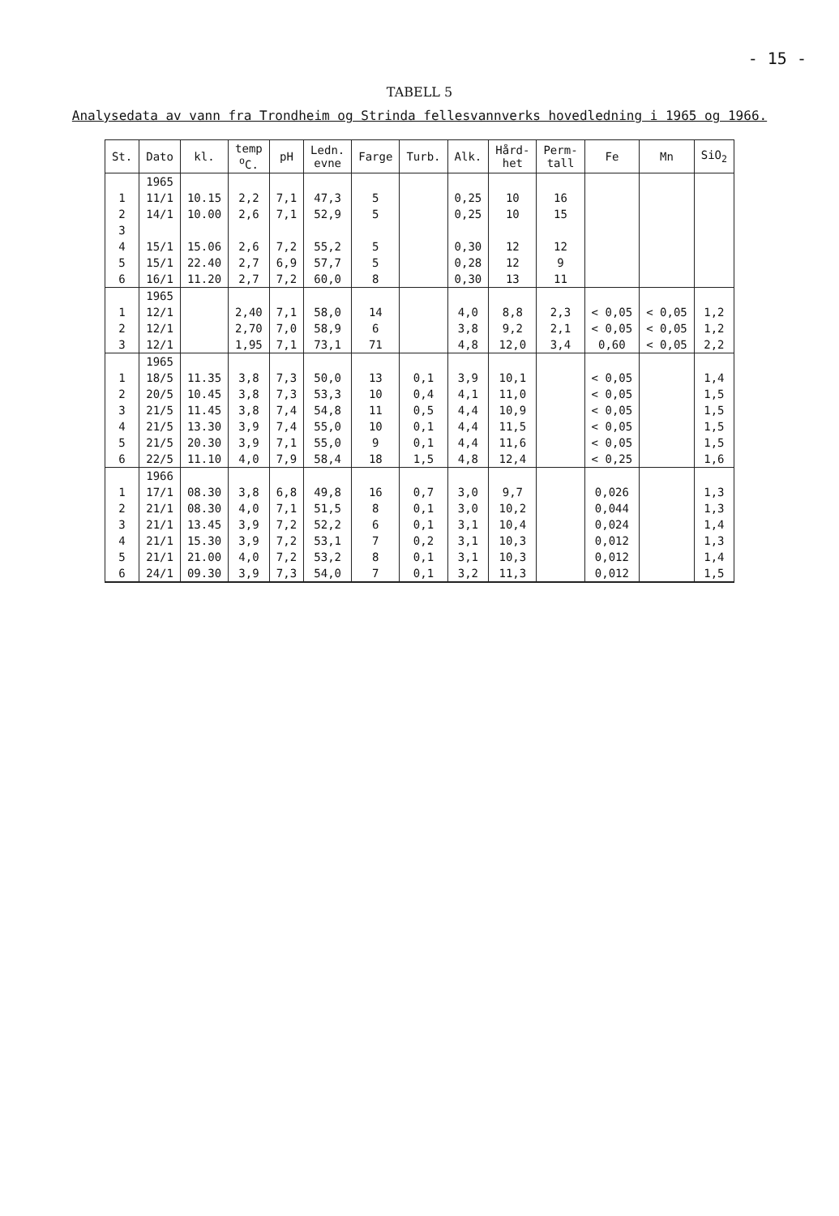- 15 -
TABELL 5
Analysedata av vann fra Trondheim og Strinda fellesvannverks hovedledning i 1965 og 1966.
| St. | Dato | kl. | temp <sup>o</sup> C. | pH | Ledn. evne | Farge | Turb. | Alk. | Hård- het | Perm- tall | Fe | Mn | SiO<sub>2</sub> |
| --- | --- | --- | --- | --- | --- | --- | --- | --- | --- | --- | --- | --- | --- |
| | 1965 | | | | | | | | | | | | |
| 1 | 11/1 | 10.15 | 2,2 | 7,1 | 47,3 | 5 | | 0,25 | 10 | 16 | | | |
| 2 | 14/1 | 10.00 | 2,6 | 7,1 | 52,9 | 5 | | 0,25 | 10 | 15 | | | |
| 3 | | | | | | | | | | | | | |
| 4 | 15/1 | 15.06 | 2,6 | 7,2 | 55,2 | 5 | | 0,30 | 12 | 12 | | | |
| 5 | 15/1 | 22.40 | 2,7 | 6,9 | 57,7 | 5 | | 0,28 | 12 | 9 | | | |
| 6 | 16/1 | 11.20 | 2,7 | 7,2 | 60,0 | 8 | | 0,30 | 13 | 11 | | | |
| | 1965 | | | | | | | | | | | | |
| 1 | 12/1 | | 2,40 | 7,1 | 58,0 | 14 | | 4,0 | 8,8 | 2,3 | < 0,05 | < 0,05 | 1,2 |
| 2 | 12/1 | | 2,70 | 7,0 | 58,9 | 6 | | 3,8 | 9,2 | 2,1 | < 0,05 | < 0,05 | 1,2 |
| 3 | 12/1 | | 1,95 | 7,1 | 73,1 | 71 | | 4,8 | 12,0 | 3,4 | 0,60 | < 0,05 | 2,2 |
| | 1965 | | | | | | | | | | | | |
| 1 | 18/5 | 11.35 | 3,8 | 7,3 | 50,0 | 13 | 0,1 | 3,9 | 10,1 | | < 0,05 | | 1,4 |
| 2 | 20/5 | 10.45 | 3,8 | 7,3 | 53,3 | 10 | 0,4 | 4,1 | 11,0 | | < 0,05 | | 1,5 |
| 3 | 21/5 | 11.45 | 3,8 | 7,4 | 54,8 | 11 | 0,5 | 4,4 | 10,9 | | < 0,05 | | 1,5 |
| 4 | 21/5 | 13.30 | 3,9 | 7,4 | 55,0 | 10 | 0,1 | 4,4 | 11,5 | | < 0,05 | | 1,5 |
| 5 | 21/5 | 20.30 | 3,9 | 7,1 | 55,0 | 9 | 0,1 | 4,4 | 11,6 | | < 0,05 | | 1,5 |
| 6 | 22/5 | 11.10 | 4,0 | 7,9 | 58,4 | 18 | 1,5 | 4,8 | 12,4 | | < 0,25 | | 1,6 |
| | 1966 | | | | | | | | | | | | |
| 1 | 17/1 | 08.30 | 3,8 | 6,8 | 49,8 | 16 | 0,7 | 3,0 | 9,7 | | 0,026 | | 1,3 |
| 2 | 21/1 | 08.30 | 4,0 | 7,1 | 51,5 | 8 | 0,1 | 3,0 | 10,2 | | 0,044 | | 1,3 |
| 3 | 21/1 | 13.45 | 3,9 | 7,2 | 52,2 | 6 | 0,1 | 3,1 | 10,4 | | 0,024 | | 1,4 |
| 4 | 21/1 | 15.30 | 3,9 | 7,2 | 53,1 | 7 | 0,2 | 3,1 | 10,3 | | 0,012 | | 1,3 |
| 5 | 21/1 | 21.00 | 4,0 | 7,2 | 53,2 | 8 | 0,1 | 3,1 | 10,3 | | 0,012 | | 1,4 |
| 6 | 24/1 | 09.30 | 3,9 | 7,3 | 54,0 | 7 | 0,1 | 3,2 | 11,3 | | 0,012 | | 1,5 |